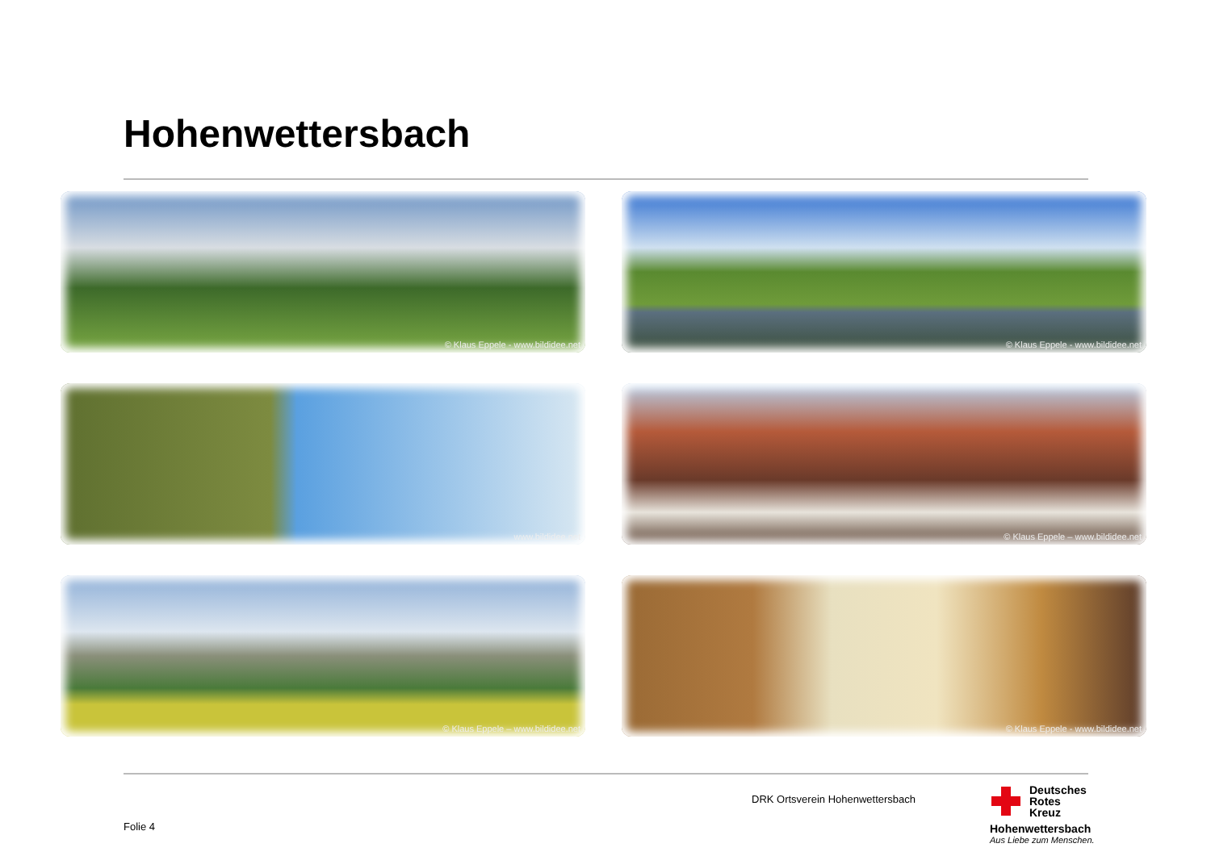Hohenwettersbach
© Klaus Eppele - www.bildidee.net
© Klaus Eppele - www.bildidee.net
www.bildidee.net
© Klaus Eppele – www.bildidee.net
© Klaus Eppele – www.bildidee.net
© Klaus Eppele - www.bildidee.net
DRK Ortsverein Hohenwettersbach
Folie 4
Deutsches
Rotes
Kreuz
Hohenwettersbach
Aus Liebe zum Menschen.